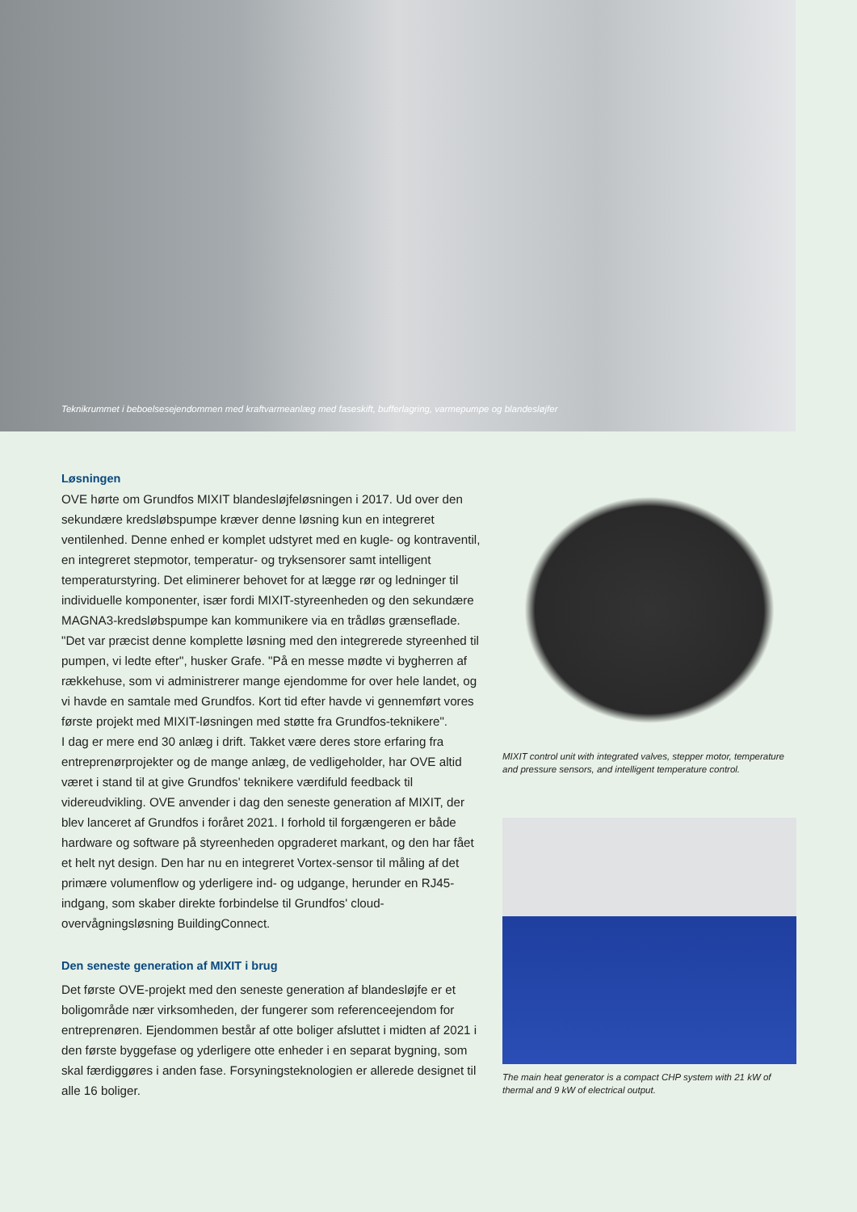Teknikrummet i beboelsesejendommen med kraftvarmeanlæg med faseskift, bufferlagring, varmepumpe og blandesløjfer
Løsningen
OVE hørte om Grundfos MIXIT blandesløjfeløsningen i 2017. Ud over den sekundære kredsløbspumpe kræver denne løsning kun en integreret ventilenhed. Denne enhed er komplet udstyret med en kugle- og kontraventil, en integreret stepmotor, temperatur- og tryksensorer samt intelligent temperaturstyring. Det eliminerer behovet for at lægge rør og ledninger til individuelle komponenter, især fordi MIXIT-styreenheden og den sekundære MAGNA3-kredsløbspumpe kan kommunikere via en trådløs grænseflade.
"Det var præcist denne komplette løsning med den integrerede styreenhed til pumpen, vi ledte efter", husker Grafe. "På en messe mødte vi bygherren af rækkehuse, som vi administrerer mange ejendomme for over hele landet, og vi havde en samtale med Grundfos. Kort tid efter havde vi gennemført vores første projekt med MIXIT-løsningen med støtte fra Grundfos-teknikere".
I dag er mere end 30 anlæg i drift. Takket være deres store erfaring fra entreprenørprojekter og de mange anlæg, de vedligeholder, har OVE altid været i stand til at give Grundfos' teknikere værdifuld feedback til videreudvikling. OVE anvender i dag den seneste generation af MIXIT, der blev lanceret af Grundfos i foråret 2021. I forhold til forgængeren er både hardware og software på styreenheden opgraderet markant, og den har fået et helt nyt design. Den har nu en integreret Vortex-sensor til måling af det primære volumenflow og yderligere ind- og udgange, herunder en RJ45-indgang, som skaber direkte forbindelse til Grundfos' cloud-overvågningsløsning BuildingConnect.
Den seneste generation af MIXIT i brug
Det første OVE-projekt med den seneste generation af blandesløjfe er et boligområde nær virksomheden, der fungerer som referenceejendom for entreprenøren. Ejendommen består af otte boliger afsluttet i midten af 2021 i den første byggefase og yderligere otte enheder i en separat bygning, som skal færdiggøres i anden fase. Forsyningsteknologien er allerede designet til alle 16 boliger.
MIXIT control unit with integrated valves, stepper motor, temperature and pressure sensors, and intelligent temperature control.
The main heat generator is a compact CHP system with 21 kW of thermal and 9 kW of electrical output.